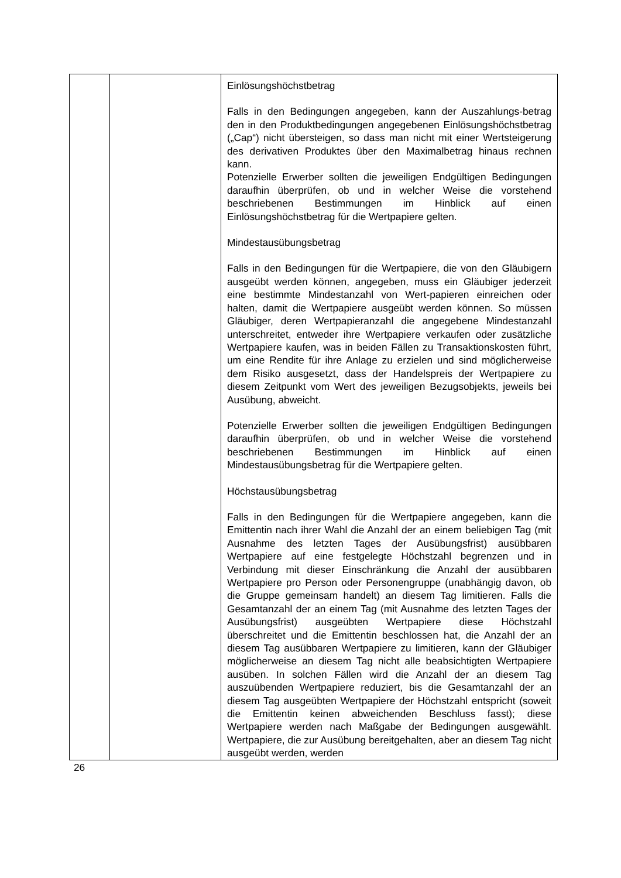| | | Einlösungshöchstbetrag Falls in den Bedingungen angegeben, kann der Auszahlungs-betrag den in den Produktbedingungen angegebenen Einlösungshöchstbetrag („Cap“) nicht übersteigen, so dass man nicht mit einer Wertsteigerung des derivativen Produktes über den Maximalbetrag hinaus rechnen kann. Potenzielle Erwerber sollten die jeweiligen Endgültigen Bedingungen daraufhin überprüfen, ob und in welcher Weise die vorstehend beschriebenen Bestimmungen im Hinblick auf einen Einlösungshöchstbetrag für die Wertpapiere gelten. Mindestausübungsbetrag Falls in den Bedingungen für die Wertpapiere, die von den Gläubigern ausgeübt werden können, angegeben, muss ein Gläubiger jederzeit eine bestimmte Mindestanzahl von Wert-papieren einreichen oder halten, damit die Wertpapiere ausgeübt werden können. So müssen Gläubiger, deren Wertpapieranzahl die angegebene Mindestanzahl unterschreitet, entweder ihre Wertpapiere verkaufen oder zusätzliche Wertpapiere kaufen, was in beiden Fällen zu Transaktionskosten führt, um eine Rendite für ihre Anlage zu erzielen und sind möglicherweise dem Risiko ausgesetzt, dass der Handelspreis der Wertpapiere zu diesem Zeitpunkt vom Wert des jeweiligen Bezugsobjekts, jeweils bei Ausübung, abweicht. Potenzielle Erwerber sollten die jeweiligen Endgültigen Bedingungen daraufhin überprüfen, ob und in welcher Weise die vorstehend beschriebenen Bestimmungen im Hinblick auf einen Mindestausübungsbetrag für die Wertpapiere gelten. Höchstausübungsbetrag Falls in den Bedingungen für die Wertpapiere angegeben, kann die Emittentin nach ihrer Wahl die Anzahl der an einem beliebigen Tag (mit Ausnahme des letzten Tages der Ausübungsfrist) ausübbaren Wertpapiere auf eine festgelegte Höchstzahl begrenzen und in Verbindung mit dieser Einschränkung die Anzahl der ausübbaren Wertpapiere pro Person oder Personengruppe (unabhängig davon, ob die Gruppe gemeinsam handelt) an diesem Tag limitieren. Falls die Gesamtanzahl der an einem Tag (mit Ausnahme des letzten Tages der Ausübungsfrist) ausgeübten Wertpapiere diese Höchstzahl überschreitet und die Emittentin beschlossen hat, die Anzahl der an diesem Tag ausübbaren Wertpapiere zu limitieren, kann der Gläubiger möglicherweise an diesem Tag nicht alle beabsichtigten Wertpapiere ausüben. In solchen Fällen wird die Anzahl der an diesem Tag auszuübenden Wertpapiere reduziert, bis die Gesamtanzahl der an diesem Tag ausgeübten Wertpapiere der Höchstzahl entspricht (soweit die Emittentin keinen abweichenden Beschluss fasst); diese Wertpapiere werden nach Maßgabe der Bedingungen ausgewählt. Wertpapiere, die zur Ausübung bereitgehalten, aber an diesem Tag nicht ausgeübt werden, werden |
26